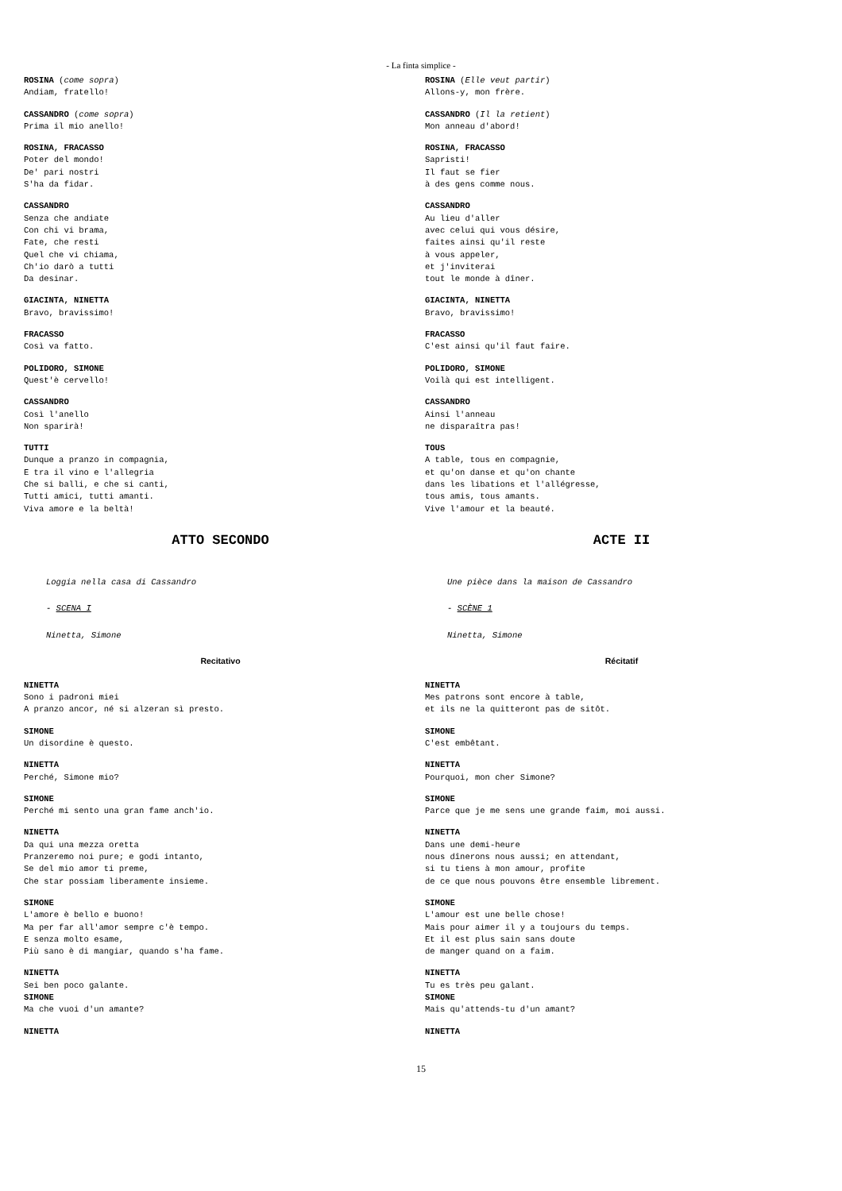- La finta simplice -
ROSINA (come sopra)
Andiam, fratello!
CASSANDRO (come sopra)
Prima il mio anello!
ROSINA, FRACASSO
Poter del mondo!
De' pari nostri
S'ha da fidar.
CASSANDRO
Senza che andiate
Con chi vi brama,
Fate, che resti
Quel che vi chiama,
Ch'io darò a tutti
Da desinar.
GIACINTA, NINETTA
Bravo, bravissimo!
FRACASSO
Così va fatto.
POLIDORO, SIMONE
Quest'è cervello!
CASSANDRO
Così l'anello
Non sparirà!
TUTTI
Dunque a pranzo in compagnia,
E tra il vino e l'allegria
Che si balli, e che si canti,
Tutti amici, tutti amanti.
Viva amore e la beltà!
ATTO SECONDO
Loggia nella casa di Cassandro
- SCENA I
Ninetta, Simone
Recitativo
NINETTA
Sono i padroni miei
A pranzo ancor, né si alzeran sì presto.
SIMONE
Un disordine è questo.
NINETTA
Perché, Simone mio?
SIMONE
Perché mi sento una gran fame anch'io.
NINETTA
Da qui una mezza oretta
Pranzeremo noi pure; e godi intanto,
Se del mio amor ti preme,
Che star possiam liberamente insieme.
SIMONE
L'amore è bello e buono!
Ma per far all'amor sempre c'è tempo.
E senza molto esame,
Più sano è di mangiar, quando s'ha fame.
NINETTA
Sei ben poco galante.
SIMONE
Ma che vuoi d'un amante?
NINETTA
ROSINA (Elle veut partir)
Allons-y, mon frère.
CASSANDRO (Il la retient)
Mon anneau d'abord!
ROSINA, FRACASSO
Sapristi!
Il faut se fier
à des gens comme nous.
CASSANDRO
Au lieu d'aller
avec celui qui vous désire,
faites ainsi qu'il reste
à vous appeler,
et j'inviterai
tout le monde à dîner.
GIACINTA, NINETTA
Bravo, bravissimo!
FRACASSO
C'est ainsi qu'il faut faire.
POLIDORO, SIMONE
Voilà qui est intelligent.
CASSANDRO
Ainsi l'anneau
ne disparaîtra pas!
TOUS
A table, tous en compagnie,
et qu'on danse et qu'on chante
dans les libations et l'allégresse,
tous amis, tous amants.
Vive l'amour et la beauté.
ACTE II
Une pièce dans la maison de Cassandro
- SCÈNE 1
Ninetta, Simone
Récitatif
NINETTA
Mes patrons sont encore à table,
et ils ne la quitteront pas de sitôt.
SIMONE
C'est embêtant.
NINETTA
Pourquoi, mon cher Simone?
SIMONE
Parce que je me sens une grande faim, moi aussi.
NINETTA
Dans une demi-heure
nous dînerons nous aussi; en attendant,
si tu tiens à mon amour, profite
de ce que nous pouvons être ensemble librement.
SIMONE
L'amour est une belle chose!
Mais pour aimer il y a toujours du temps.
Et il est plus sain sans doute
de manger quand on a faim.
NINETTA
Tu es très peu galant.
SIMONE
Mais qu'attends-tu d'un amant?
NINETTA
15